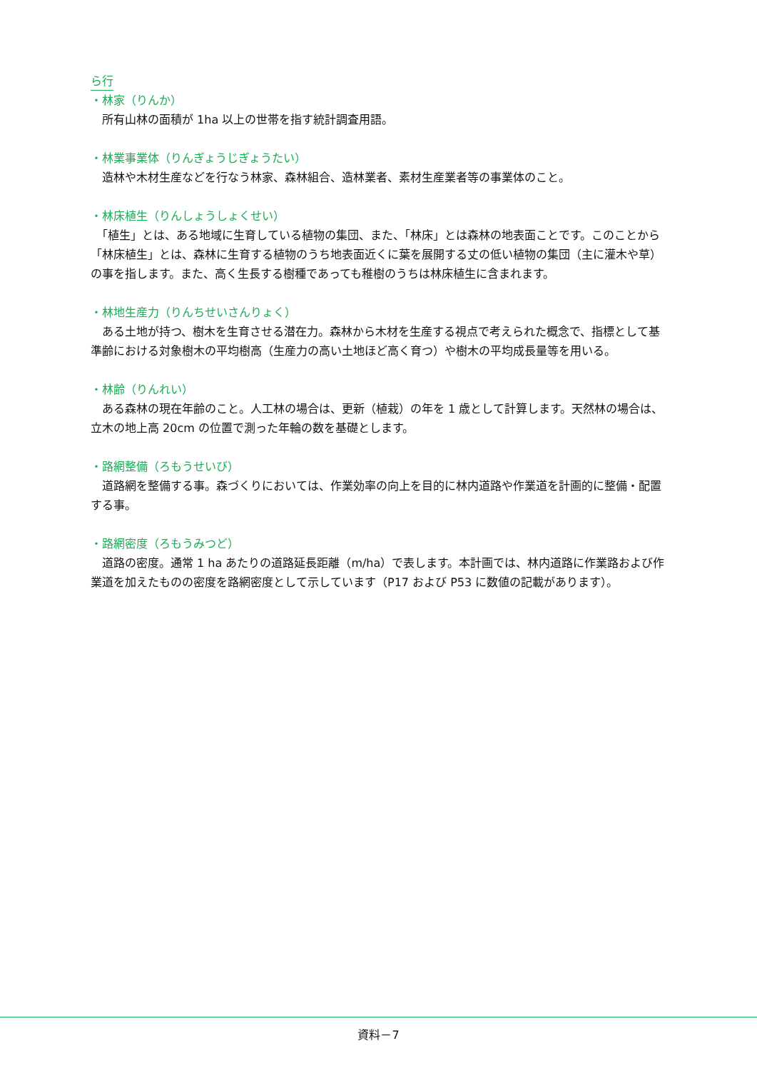ら行
・林家（りんか）
　所有山林の面積が 1ha 以上の世帯を指す統計調査用語。
・林業事業体（りんぎょうじぎょうたい）
　造林や木材生産などを行なう林家、森林組合、造林業者、素材生産業者等の事業体のこと。
・林床植生（りんしょうしょくせい）
　「植生」とは、ある地域に生育している植物の集団、また、「林床」とは森林の地表面ことです。このことから「林床植生」とは、森林に生育する植物のうち地表面近くに葉を展開する丈の低い植物の集団（主に灌木や草）の事を指します。また、高く生長する樹種であっても稚樹のうちは林床植生に含まれます。
・林地生産力（りんちせいさんりょく）
　ある土地が持つ、樹木を生育させる潜在力。森林から木材を生産する視点で考えられた概念で、指標として基準齢における対象樹木の平均樹高（生産力の高い土地ほど高く育つ）や樹木の平均成長量等を用いる。
・林齢（りんれい）
　ある森林の現在年齢のこと。人工林の場合は、更新（植栽）の年を 1 歳として計算します。天然林の場合は、立木の地上高 20cm の位置で測った年輪の数を基礎とします。
・路網整備（ろもうせいび）
　道路網を整備する事。森づくりにおいては、作業効率の向上を目的に林内道路や作業道を計画的に整備・配置する事。
・路網密度（ろもうみつど）
　道路の密度。通常 1 ha あたりの道路延長距離（m/ha）で表します。本計画では、林内道路に作業路および作業道を加えたものの密度を路網密度として示しています（P17 および P53 に数値の記載があります）。
資料－7